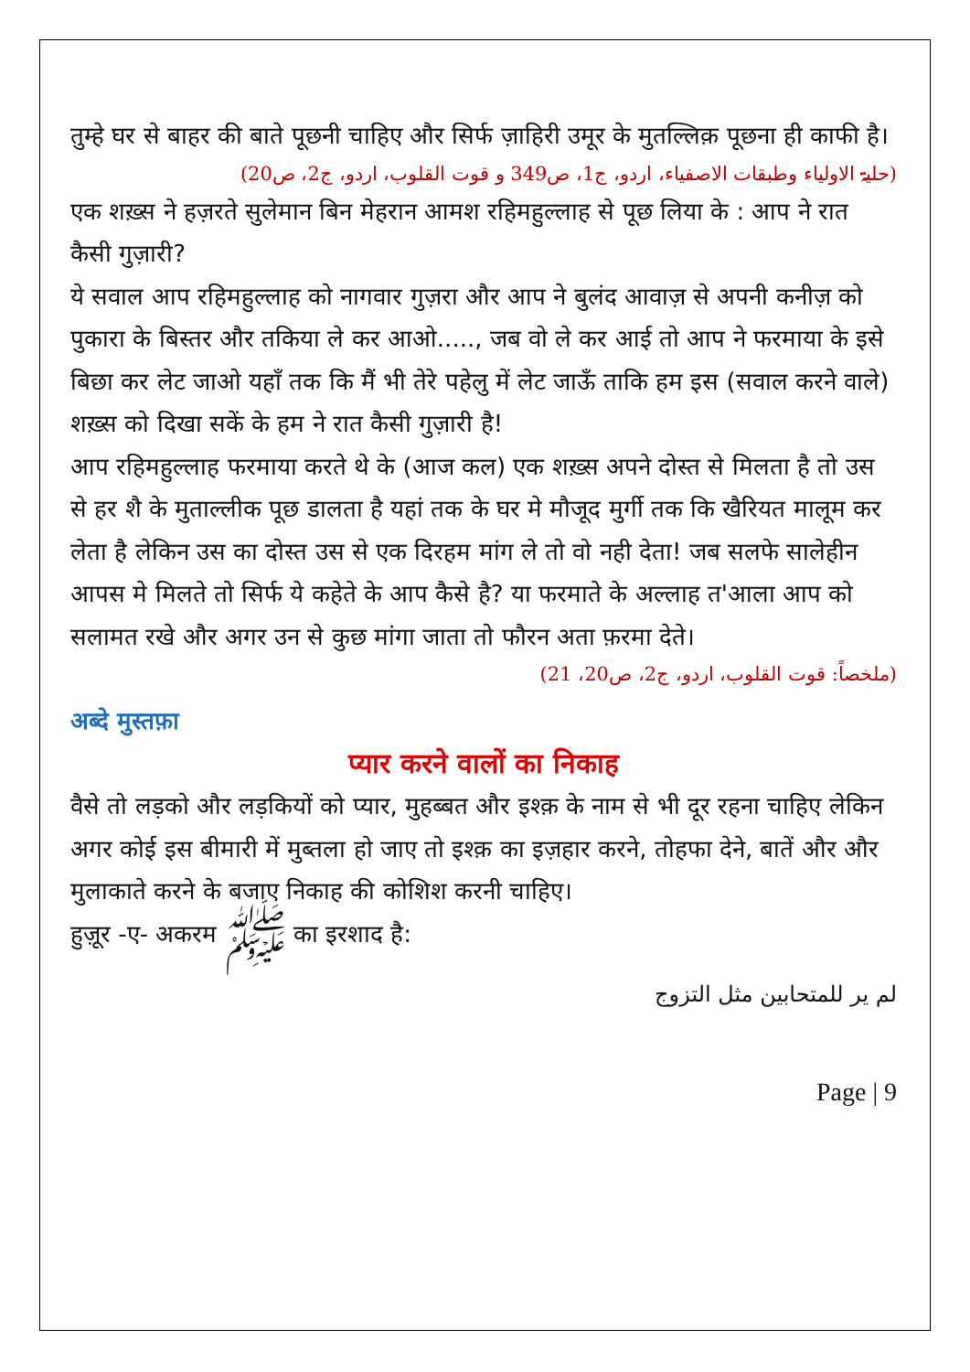तुम्हे घर से बाहर की बाते पूछनी चाहिए और सिर्फ ज़ाहिरी उमूर के मुतल्लिक़ पूछना ही काफी है।
(حلیۃ الاولیاء وطبقات الاصفیاء، اردو، ج1، ص349 و قوت القلوب، اردو، ج2، ص20)
एक शख़्स ने हज़रते सुलेमान बिन मेहरान आमश रहिमहुल्लाह से पूछ लिया के : आप ने रात कैसी गुज़ारी?
ये सवाल आप रहिमहुल्लाह को नागवार गुज़रा और आप ने बुलंद आवाज़ से अपनी कनीज़ को पुकारा के बिस्तर और तकिया ले कर आओ....., जब वो ले कर आई तो आप ने फरमाया के इसे बिछा कर लेट जाओ यहाँ तक कि मैं भी तेरे पहेलु में लेट जाऊँ ताकि हम इस (सवाल करने वाले) शख़्स को दिखा सकें के हम ने रात कैसी गुज़ारी है!
आप रहिमहुल्लाह फरमाया करते थे के (आज कल) एक शख़्स अपने दोस्त से मिलता है तो उस से हर शै के मुताल्लीक पूछ डालता है यहां तक के घर मे मौजूद मुर्गी तक कि खैरियत मालूम कर लेता है लेकिन उस का दोस्त उस से एक दिरहम मांग ले तो वो नही देता! जब सलफे सालेहीन आपस मे मिलते तो सिर्फ ये कहेते के आप कैसे है? या फरमाते के अल्लाह त'आला आप को सलामत रखे और अगर उन से कुछ मांगा जाता तो फौरन अता फ़रमा देते।
(ملخصاً: قوت القلوب، اردو، ج2، ص20، 21)
अब्दे मुस्तफ़ा
प्यार करने वालों का निकाह
वैसे तो लड़को और लड़कियों को प्यार, मुहब्बत और इश्क़ के नाम से भी दूर रहना चाहिए लेकिन अगर कोई इस बीमारी में मुब्तला हो जाए तो इश्क़ का इज़हार करने, तोहफा देने, बातें और और मुलाकाते करने के बजाए निकाह की कोशिश करनी चाहिए।
हुज़ूर -ए- अकरम ﷺ का इरशाद है:
لم یر للمتحابین مثل التزوج
Page | 9